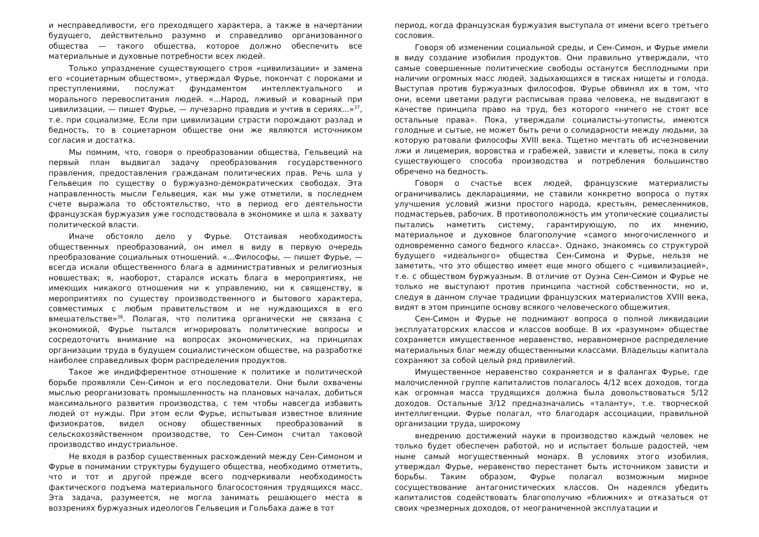и несправедливости, его преходящего характера, а также в начертании будущего, действительно разумно и справедливо организованного общества — такого общества, которое должно обеспечить все материальные и духовные потребности всех людей.
Только упразднение существующего строя «цивилизации» и замена его «социетарным обществом», утверждал Фурье, покончат с пороками и преступлениями, послужат фундаментом интеллектуального и морального перевоспитания людей. «...Народ, лживый и коварный при цивилизации, — пишет Фурье, — лучезарно правдив и учтив в сериях...»<sup>37</sup>, т.е. при социализме. Если при цивилизации страсти порождают разлад и бедность, то в социетарном обществе они же являются источником согласия и достатка.
Мы помним, что, говоря о преобразовании общества, Гельвеций на первый план выдвигал задачу преобразования государственного правления, предоставления гражданам политических прав. Речь шла у Гельвеция по существу о буржуазно-демократических свободах. Эта направленность мысли Гельвеция, как мы уже отметили, в последнем счете выражала то обстоятельство, что в период его деятельности французская буржуазия уже господствовала в экономике и шла к захвату политической власти.
Иначе обстояло дело у Фурье. Отстаивая необходимость общественных преобразований, он имел в виду в первую очередь преобразование социальных отношений. «...Философы, — пишет Фурье, — всегда искали общественного блага в административных и религиозных новшествах; я, наоборот, старался искать блага в мероприятиях, не имеющих никакого отношения ни к управлению, ни к священству, в мероприятиях по существу производственного и бытового характера, совместимых с любым правительством и не нуждающихся в его вмешательстве»<sup>38</sup>. Полагая, что политика органически не связана с экономикой, Фурье пытался игнорировать политические вопросы и сосредоточить внимание на вопросах экономических, на принципах организации труда в будущем социалистическом обществе, на разработке наиболее справедливых форм распределения продуктов.
Такое же индифферентное отношение к политике и политической борьбе проявляли Сен-Симон и его последователи. Они были охвачены мыслью реорганизовать промышленность на плановых началах, добиться максимального развития производства, с тем чтобы навсегда избавить людей от нужды. При этом если Фурье, испытывая известное влияние физиократов, видел основу общественных преобразований в сельскохозяйственном производстве, то Сен-Симон считал таковой производство индустриальное.
Не входя в разбор существенных расхождений между Сен-Симоном и Фурье в понимании структуры будущего общества, необходимо отметить, что и тот и другой прежде всего подчеркивали необходимость фактического подъема материального благосостояния трудящихся масс. Эта задача, разумеется, не могла занимать решающего места в воззрениях буржуазных идеологов Гельвеция и Гольбаха даже в тот
период, когда французская буржуазия выступала от имени всего третьего сословия.
Говоря об изменении социальной среды, и Сен-Симон, и Фурье имели в виду создание изобилия продуктов. Они правильно утверждали, что самые совершенные политические свободы останутся бесплодными при наличии огромных масс людей, задыхающихся в тисках нищеты и голода. Выступая против буржуазных философов, Фурье обвинял их в том, что они, всеми цветами радуги расписывая права человека, не выдвигают в качестве принципа право на труд, без которого «ничего не стоят все остальные права». Пока, утверждали социалисты-утописты, имеются голодные и сытые, не может быть речи о солидарности между людьми, за которую ратовали философы XVIII века. Тщетно мечтать об исчезновении лжи и лицемерия, воровства и грабежей, зависти и клеветы, пока в силу существующего способа производства и потребления большинство обречено на бедность.
Говоря о счастье всех людей, французские материалисты ограничивались декларациями, не ставили конкретно вопроса о путях улучшения условий жизни простого народа, крестьян, ремесленников, подмастерьев, рабочих. В противоположность им утопические социалисты пытались наметить систему, гарантирующую, по их мнению, материальное и духовное благополучие «самого многочисленного и одновременно самого бедного класса». Однако, знакомясь со структурой будущего «идеального» общества Сен-Симона и Фурье, нельзя не заметить, что это общество имеет еще много общего с «цивилизацией», т.е. с обществом буржуазным. В отличие от Оуэна Сен-Симон и Фурье не только не выступают против принципа частной собственности, но и, следуя в данном случае традиции французских материалистов XVIII века, видят в этом принципе основу всякого человеческого общежития.
Сен-Симон и Фурье не поднимают вопроса о полной ликвидации эксплуататорских классов и классов вообще. В их «разумном» обществе сохраняется имущественное неравенство, неравномерное распределение материальных благ между общественными классами. Владельцы капитала сохраняют за собой целый ряд привилегий.
Имущественное неравенство сохраняется и в фалангах Фурье, где малочисленной группе капиталистов полагалось 4/12 всех доходов, тогда как огромная масса трудящихся должна была довольствоваться 5/12 доходов. Остальные 3/12 предназначались «таланту», т.е. творческой интеллигенции. Фурье полагал, что благодаря ассоциации, правильной организации труда, широкому
внедрению достижений науки в производство каждый человек не только будет обеспечен работой, но и испытает больше радостей, чем ныне самый могущественный монарх. В условиях этого изобилия, утверждал Фурье, неравенство перестанет быть источником зависти и борьбы. Таким образом, Фурье полагал возможным мирное сосуществование антагонистических классов. Он надеялся убедить капиталистов содействовать благополучию «ближних» и отказаться от своих чрезмерных доходов, от неограниченной эксплуатации и